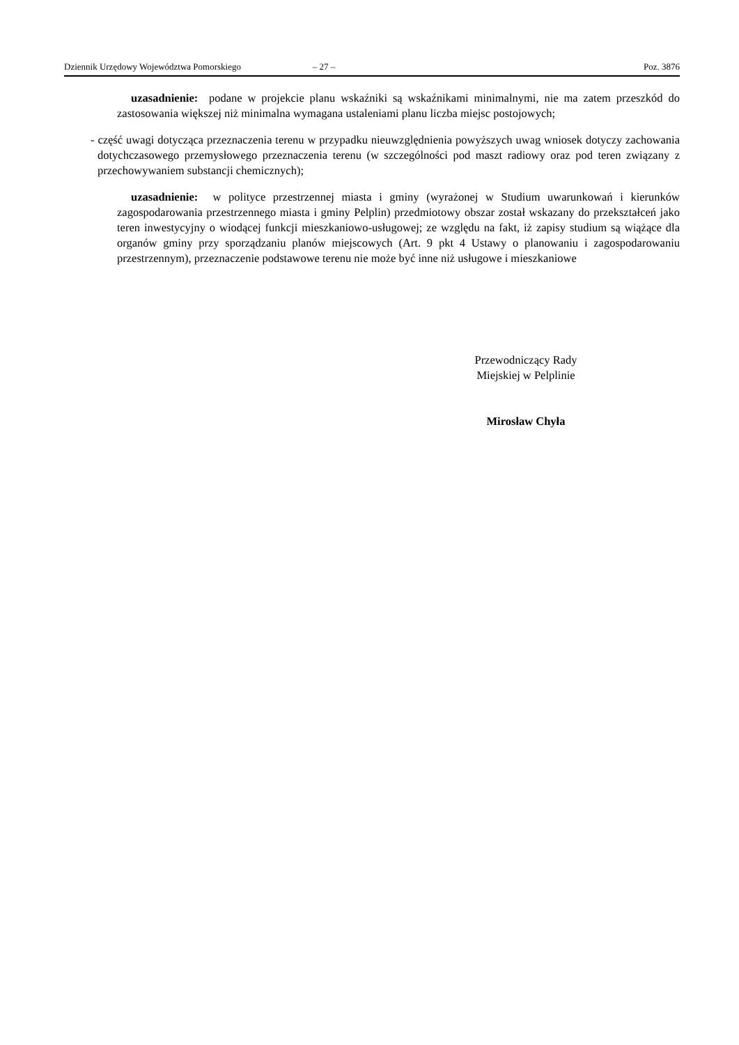Dziennik Urzędowy Województwa Pomorskiego – 27 – Poz. 3876
uzasadnienie: podane w projekcie planu wskaźniki są wskaźnikami minimalnymi, nie ma zatem przeszkód do zastosowania większej niż minimalna wymagana ustaleniami planu liczba miejsc postojowych;
- część uwagi dotycząca przeznaczenia terenu w przypadku nieuwzględnienia powyższych uwag wniosek dotyczy zachowania dotychczasowego przemysłowego przeznaczenia terenu (w szczególności pod maszt radiowy oraz pod teren związany z przechowywaniem substancji chemicznych);
uzasadnienie: w polityce przestrzennej miasta i gminy (wyrażonej w Studium uwarunkowań i kierunków zagospodarowania przestrzennego miasta i gminy Pelplin) przedmiotowy obszar został wskazany do przekształceń jako teren inwestycyjny o wiodącej funkcji mieszkaniowo-usługowej; ze względu na fakt, iż zapisy studium są wiążące dla organów gminy przy sporządzaniu planów miejscowych (Art. 9 pkt 4 Ustawy o planowaniu i zagospodarowaniu przestrzennym), przeznaczenie podstawowe terenu nie może być inne niż usługowe i mieszkaniowe
Przewodniczący Rady
Miejskiej w Pelplinie
Mirosław Chyła